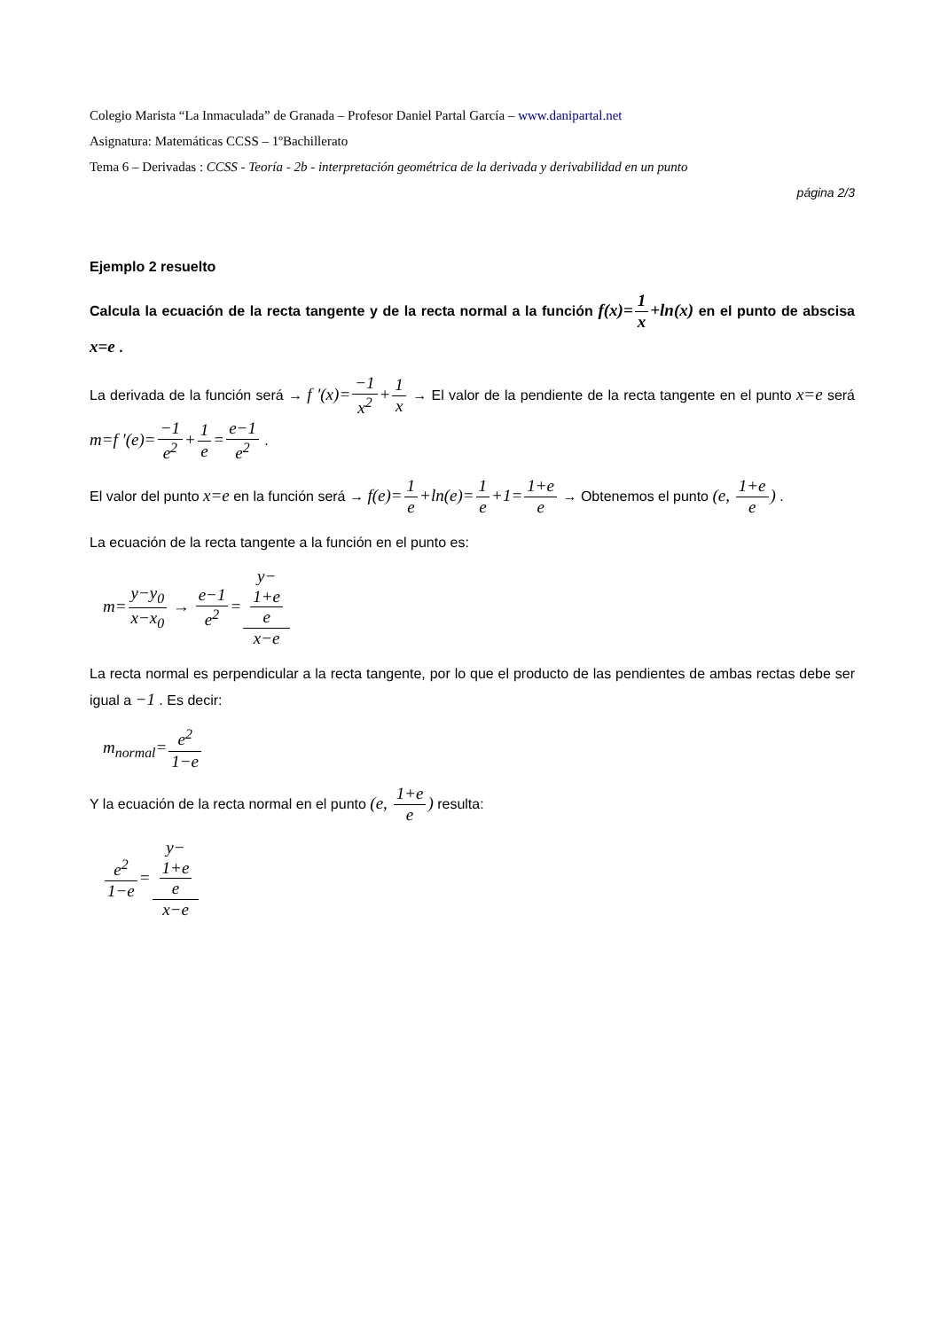Colegio Marista “La Inmaculada” de Granada – Profesor Daniel Partal García – www.danipartal.net
Asignatura: Matemáticas CCSS – 1ºBachillerato
Tema 6 – Derivadas : CCSS - Teoría - 2b - interpretación geométrica de la derivada y derivabilidad en un punto
página 2/3
Ejemplo 2 resuelto
Calcula la ecuación de la recta tangente y de la recta normal a la función f(x)=1 x+ln(x) en el punto de abscisa x=e .
La derivada de la función será → f ′(x)=−1 x<sup>2</sup>+1 x → El valor de la pendiente de la recta tangente en el punto x=e será m=f ′(e)=−1 e<sup>2</sup>+1 e=e−1 e<sup>2</sup> .
El valor del punto x=e en la función será → f(e)=1 e+ln(e)=1 e+1=1+e e → Obtenemos el punto (e, 1+e e) .
La ecuación de la recta tangente a la función en el punto es:
m=y−y<sub>0</sub> x−x<sub>0</sub> → e−1 e<sup>2</sup>=y−
1+e
e x−e
La recta normal es perpendicular a la recta tangente, por lo que el producto de las pendientes de ambas rectas debe ser igual a −1 . Es decir:
m<sub>normal</sub>=e<sup>2</sup> 1−e
Y la ecuación de la recta normal en el punto (e, 1+e e) resulta:
e<sup>2</sup> 1−e=y−
1+e
e x−e